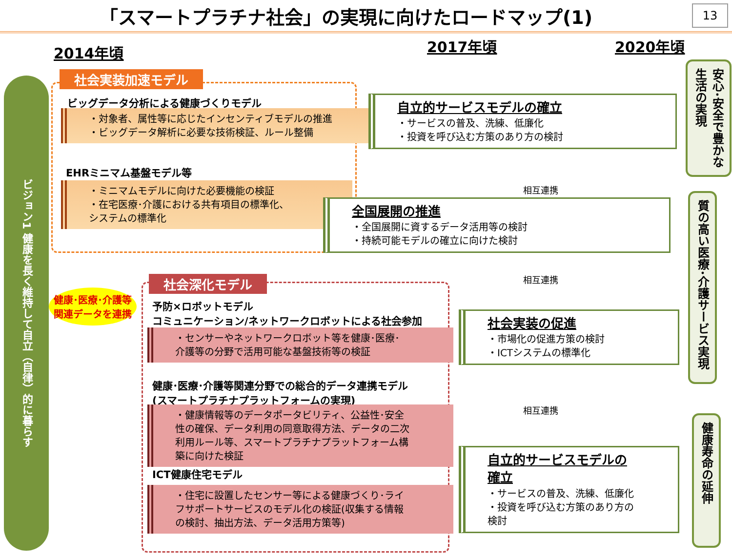「スマートプラチナ社会」の実現に向けたロードマップ(1)
13
2014年頃 2017年頃 2020年頃
ビジョン1 健康を長く維持して自立（自律）的に暮らす
社会実装加速モデル
ビッグデータ分析による健康づくりモデル
・対象者、属性等に応じたインセンティブモデルの推進
・ビッグデータ解析に必要な技術検証、ルール整備
EHRミニマム基盤モデル等
・ミニマムモデルに向けた必要機能の検証
・在宅医療･介護における共有項目の標準化、
システムの標準化
健康･医療･介護等
関連データを連携
社会深化モデル
予防×ロボットモデル
コミュニケーション/ネットワークロボットによる社会参加
・センサーやネットワークロボット等を健康･医療･
介護等の分野で活用可能な基盤技術等の検証
健康･医療･介護等関連分野での総合的データ連携モデル
(スマートプラチナプラットフォームの実現)
・健康情報等のデータポータビリティ、公益性･安全性の確保、データ利用の同意取得方法、データの二次利用ルール等、スマートプラチナプラットフォーム構築に向けた検証
ICT健康住宅モデル
・住宅に設置したセンサー等による健康づくり･ライフサポートサービスのモデル化の検証(収集する情報の検討、抽出方法、データ活用方策等)
自立的サービスモデルの確立
・サービスの普及、洗練、低廉化
・投資を呼び込む方策のあり方の検討
相互連携
全国展開の推進
・全国展開に資するデータ活用等の検討
・持続可能モデルの確立に向けた検討
相互連携
社会実装の促進
・市場化の促進方策の検討
・ICTシステムの標準化
相互連携
自立的サービスモデルの確立
・サービスの普及、洗練、低廉化
・投資を呼び込む方策のあり方の検討
安心･安全で豊かな生活の実現
質の高い医療･介護サービス実現
健康寿命の延伸